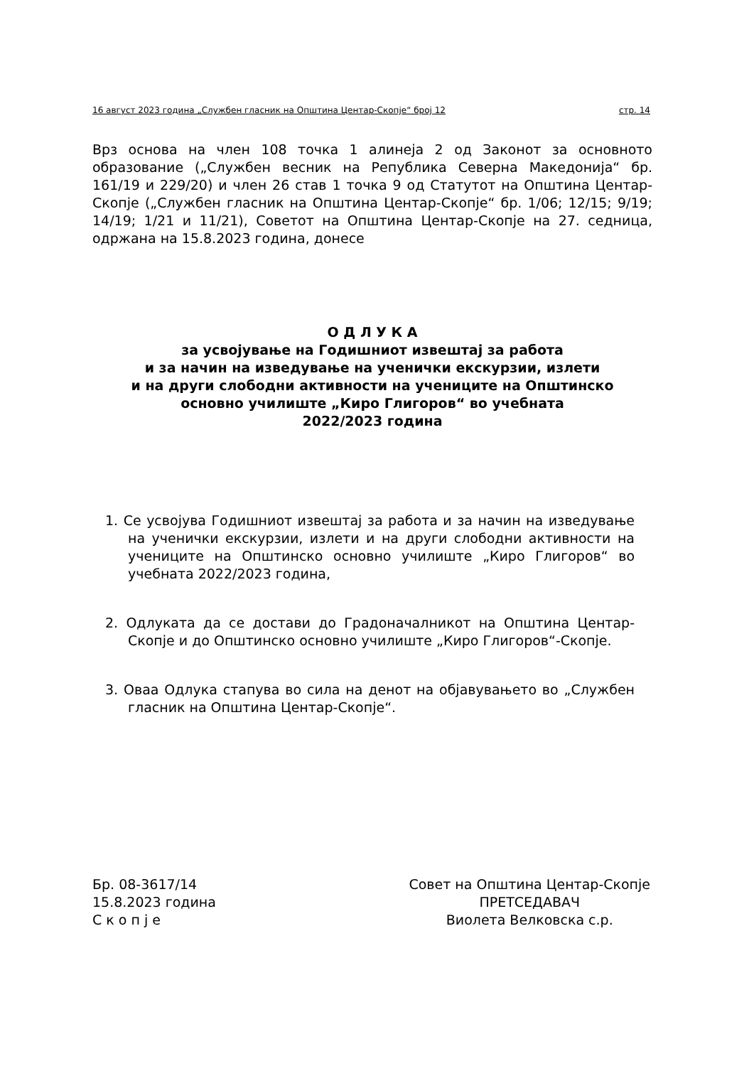16 август 2023 година „Службен гласник на Општина Центар-Скопје“ број 12 стр. 14
Врз основа на член 108 точка 1 алинеја 2 од Законот за основното образование („Службен весник на Република Северна Македонија“ бр. 161/19 и 229/20) и член 26 став 1 точка 9 од Статутот на Општина Центар-Скопје („Службен гласник на Општина Центар-Скопје“ бр. 1/06; 12/15; 9/19; 14/19; 1/21 и 11/21), Советот на Општина Центар-Скопје на 27. седница, одржана на 15.8.2023 година, донесе
О Д Л У К А
за усвојување на Годишниот извештај за работа
и за начин на изведување на ученички екскурзии, излети
и на други слободни активности на учениците на Општинско
основно училиште „Киро Глигоров“ во учебната
2022/2023 година
1. Се усвојува Годишниот извештај за работа и за начин на изведување на ученички екскурзии, излети и на други слободни активности на учениците на Општинско основно училиште „Киро Глигоров“ во учебната 2022/2023 година,
2. Одлуката да се достави до Градоначалникот на Општина Центар-Скопје и до Општинско основно училиште „Киро Глигоров“-Скопје.
3. Оваа Одлука стапува во сила на денот на објавувањето во „Службен гласник на Општина Центар-Скопје“.
Бр. 08-3617/14
15.8.2023 година
С к о п ј е
Совет на Општина Центар-Скопје
ПРЕТСЕДАВАЧ
Виолета Велковска с.р.